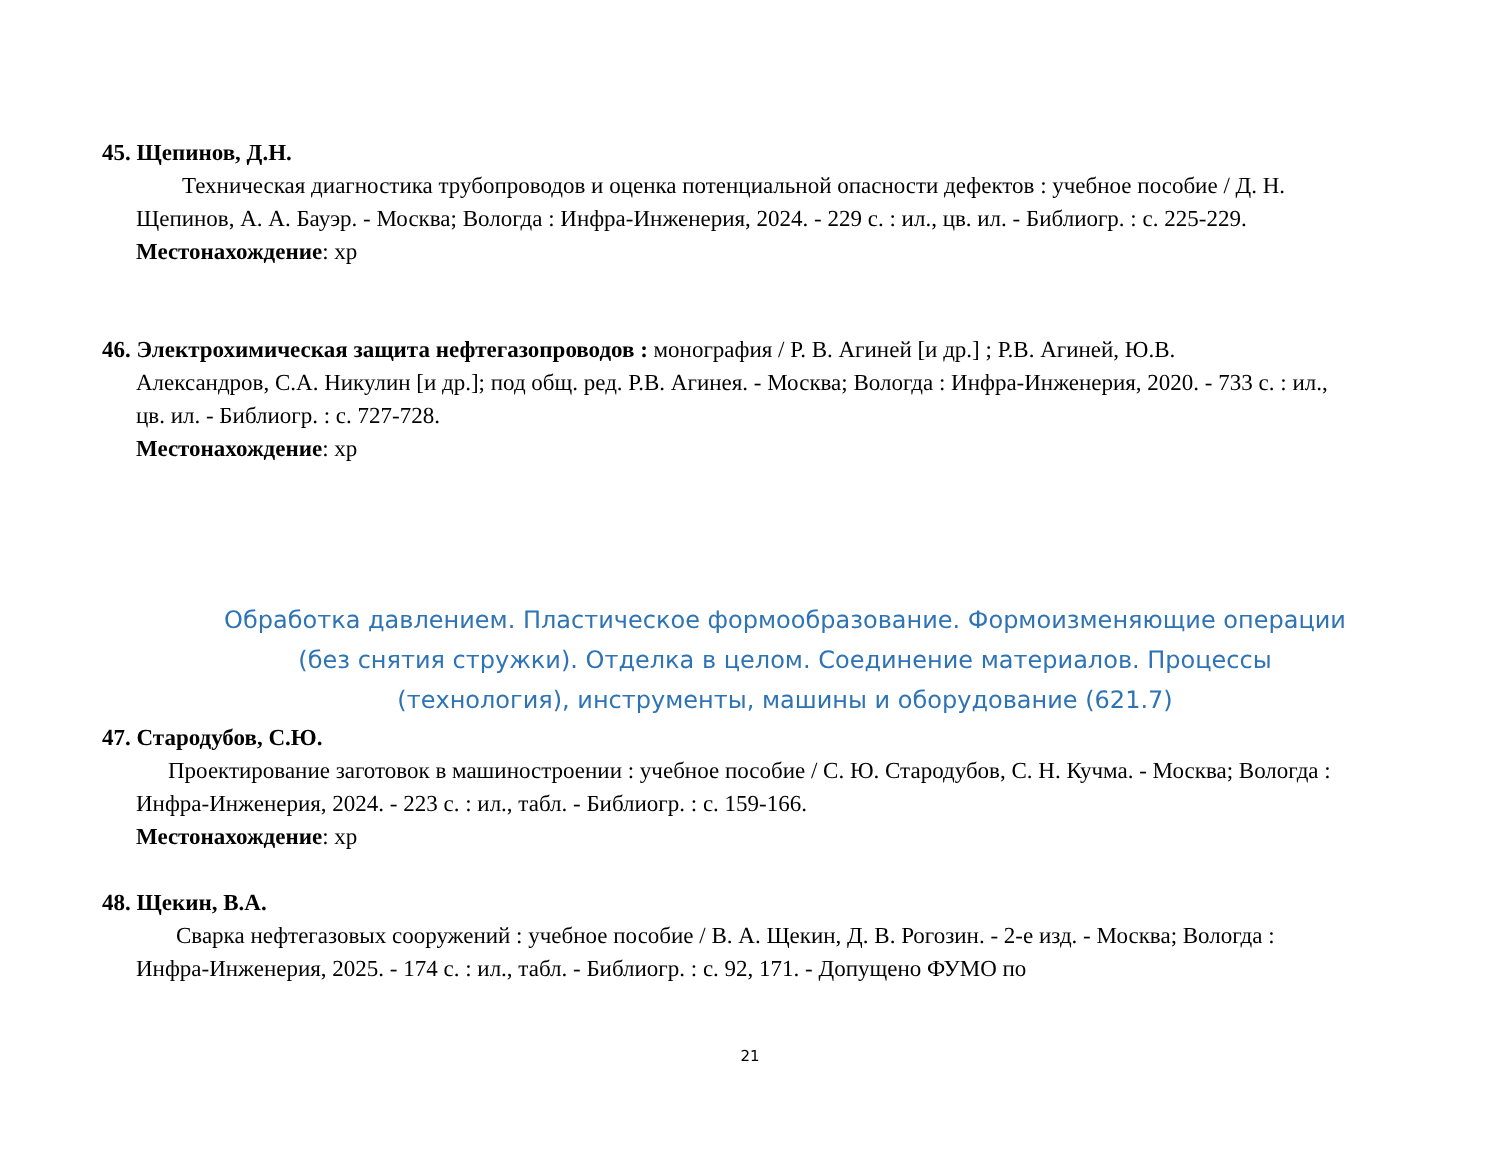45. Щепинов, Д.Н.
Техническая диагностика трубопроводов и оценка потенциальной опасности дефектов : учебное пособие / Д. Н. Щепинов, А. А. Бауэр. - Москва; Вологда : Инфра-Инженерия, 2024. - 229 с. : ил., цв. ил. - Библиогр. : с. 225-229.
Местонахождение: хр
46. Электрохимическая защита нефтегазопроводов : монография / Р. В. Агиней [и др.] ; Р.В. Агиней, Ю.В.
Александров, С.А. Никулин [и др.]; под общ. ред. Р.В. Агинея. - Москва; Вологда : Инфра-Инженерия, 2020. - 733 с. : ил., цв. ил. - Библиогр. : с. 727-728.
Местонахождение: хр
Обработка давлением. Пластическое формообразование. Формоизменяющие операции (без снятия стружки). Отделка в целом. Соединение материалов. Процессы (технология), инструменты, машины и оборудование (621.7)
47. Стародубов, С.Ю.
Проектирование заготовок в машиностроении : учебное пособие / С. Ю. Стародубов, С. Н. Кучма. - Москва; Вологда : Инфра-Инженерия, 2024. - 223 с. : ил., табл. - Библиогр. : с. 159-166.
Местонахождение: хр
48. Щекин, В.А.
Сварка нефтегазовых сооружений : учебное пособие / В. А. Щекин, Д. В. Рогозин. - 2-е изд. - Москва; Вологда : Инфра-Инженерия, 2025. - 174 с. : ил., табл. - Библиогр. : с. 92, 171. - Допущено ФУМО по
21